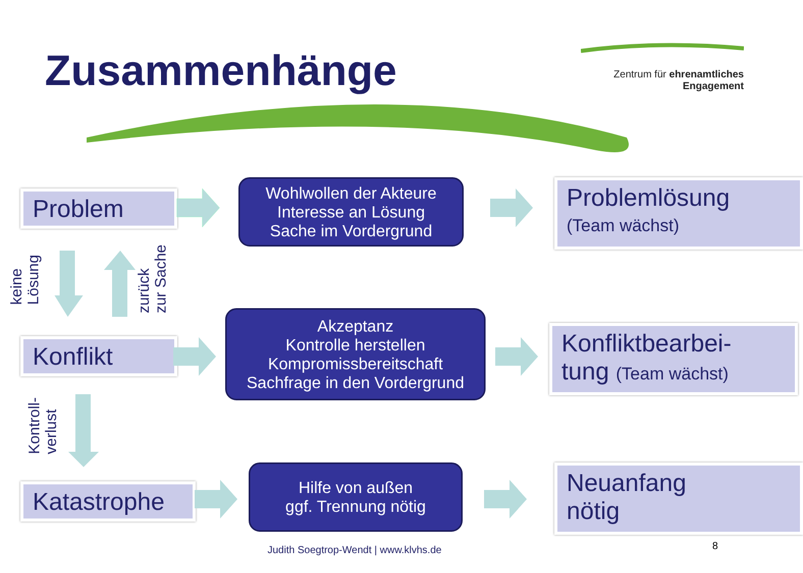Zusammenhänge
Zentrum für ehrenamtliches
Engagement
Problem
Wohlwollen der Akteure
Interesse an Lösung
Sache im Vordergrund
Problemlösung
(Team wächst)
keine
Lösung
zurück
zur Sache
Konflikt
Akzeptanz
Kontrolle herstellen
Kompromissbereitschaft
Sachfrage in den Vordergrund
Konfliktbearbei-
tung (Team wächst)
Kontroll-
verlust
Katastrophe
Hilfe von außen
ggf. Trennung nötig
Neuanfang
nötig
Judith Soegtrop-Wendt | www.klvhs.de
8